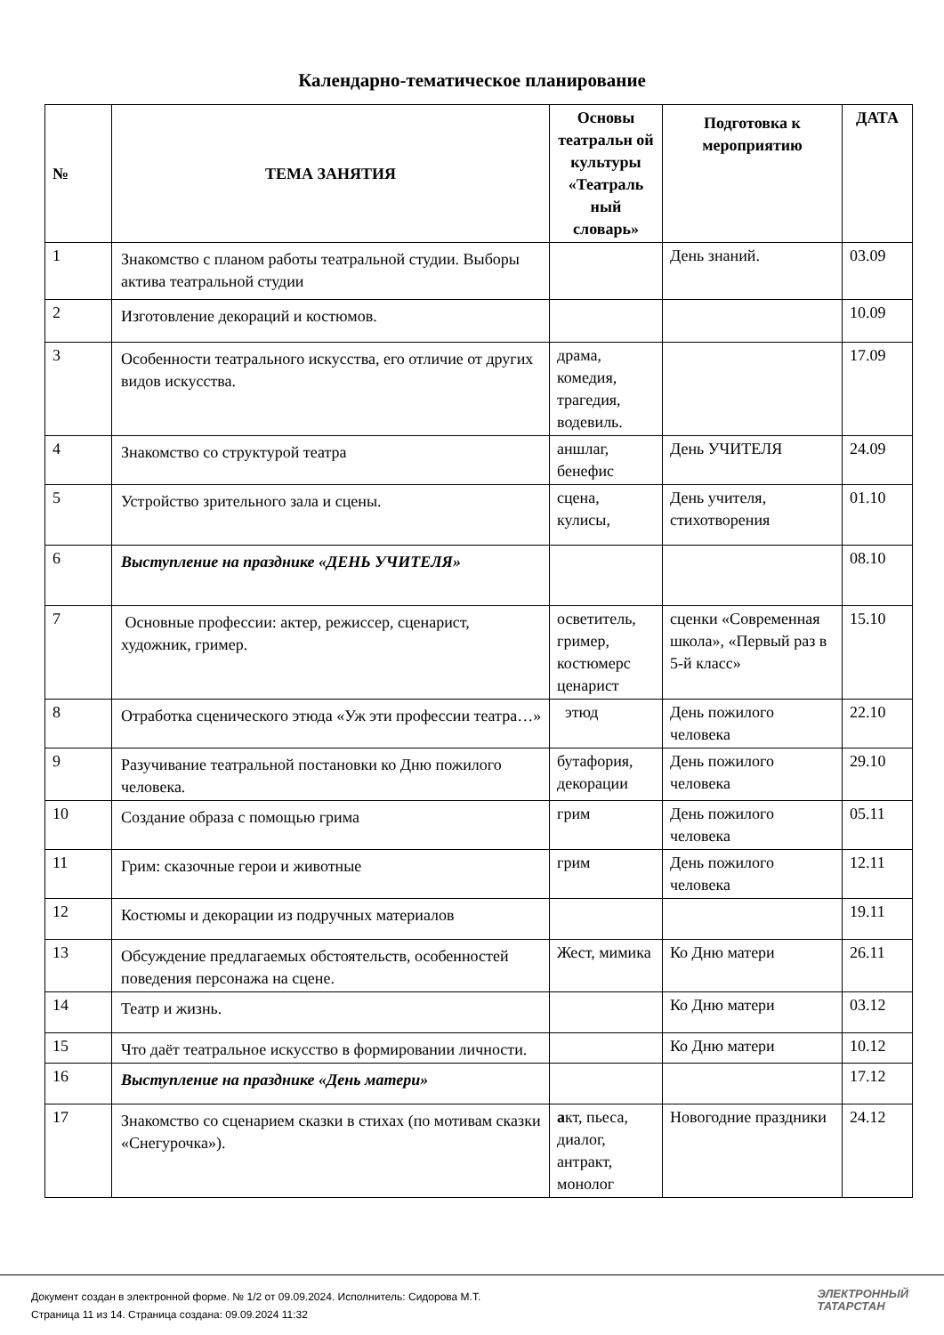Календарно-тематическое планирование
| № | ТЕМА ЗАНЯТИЯ | Основы театральн ой культуры «Театраль ный словарь» | Подготовка к мероприятию | ДАТА |
| --- | --- | --- | --- | --- |
| 1 | Знакомство с планом работы театральной студии. Выборы актива театральной студии | | День знаний. | 03.09 |
| 2 | Изготовление декораций и костюмов. | | | 10.09 |
| 3 | Особенности театрального искусства, его отличие от других видов искусства. | драма, комедия, трагедия, водевиль. | | 17.09 |
| 4 | Знакомство со структурой театра | аншлаг, бенефис | День УЧИТЕЛЯ | 24.09 |
| 5 | Устройство зрительного зала и сцены. | сцена, кулисы, | День учителя, стихотворения | 01.10 |
| 6 | Выступление на празднике «ДЕНЬ УЧИТЕЛЯ» | | | 08.10 |
| 7 | Основные профессии: актер, режиссер, сценарист, художник, гример. | осветитель, гример, костюмерс ценарист | сценки «Современная школа», «Первый раз в 5-й класс» | 15.10 |
| 8 | Отработка сценического этюда «Уж эти профессии театра…» | этюд | День пожилого человека | 22.10 |
| 9 | Разучивание театральной постановки ко Дню пожилого человека. | бутафория, декорации | День пожилого человека | 29.10 |
| 10 | Создание образа с помощью грима | грим | День пожилого человека | 05.11 |
| 11 | Грим: сказочные герои и животные | грим | День пожилого человека | 12.11 |
| 12 | Костюмы и декорации из подручных материалов | | | 19.11 |
| 13 | Обсуждение предлагаемых обстоятельств, особенностей поведения персонажа на сцене. | Жест, мимика | Ко Дню матери | 26.11 |
| 14 | Театр и жизнь. | | Ко Дню матери | 03.12 |
| 15 | Что даёт театральное искусство в формировании личности. | | Ко Дню матери | 10.12 |
| 16 | Выступление на празднике «День матери» | | | 17.12 |
| 17 | Знакомство со сценарием сказки в стихах (по мотивам сказки «Снегурочка»). | а кт, пьеса, диалог, антракт, монолог | Новогодние праздники | 24.12 |
Документ создан в электронной форме. № 1/2 от 09.09.2024. Исполнитель: Сидорова М.Т.
Страница 11 из 14. Страница создана: 09.09.2024 11:32
ЭЛЕКТРОННЫЙ
ТАТАРСТАН